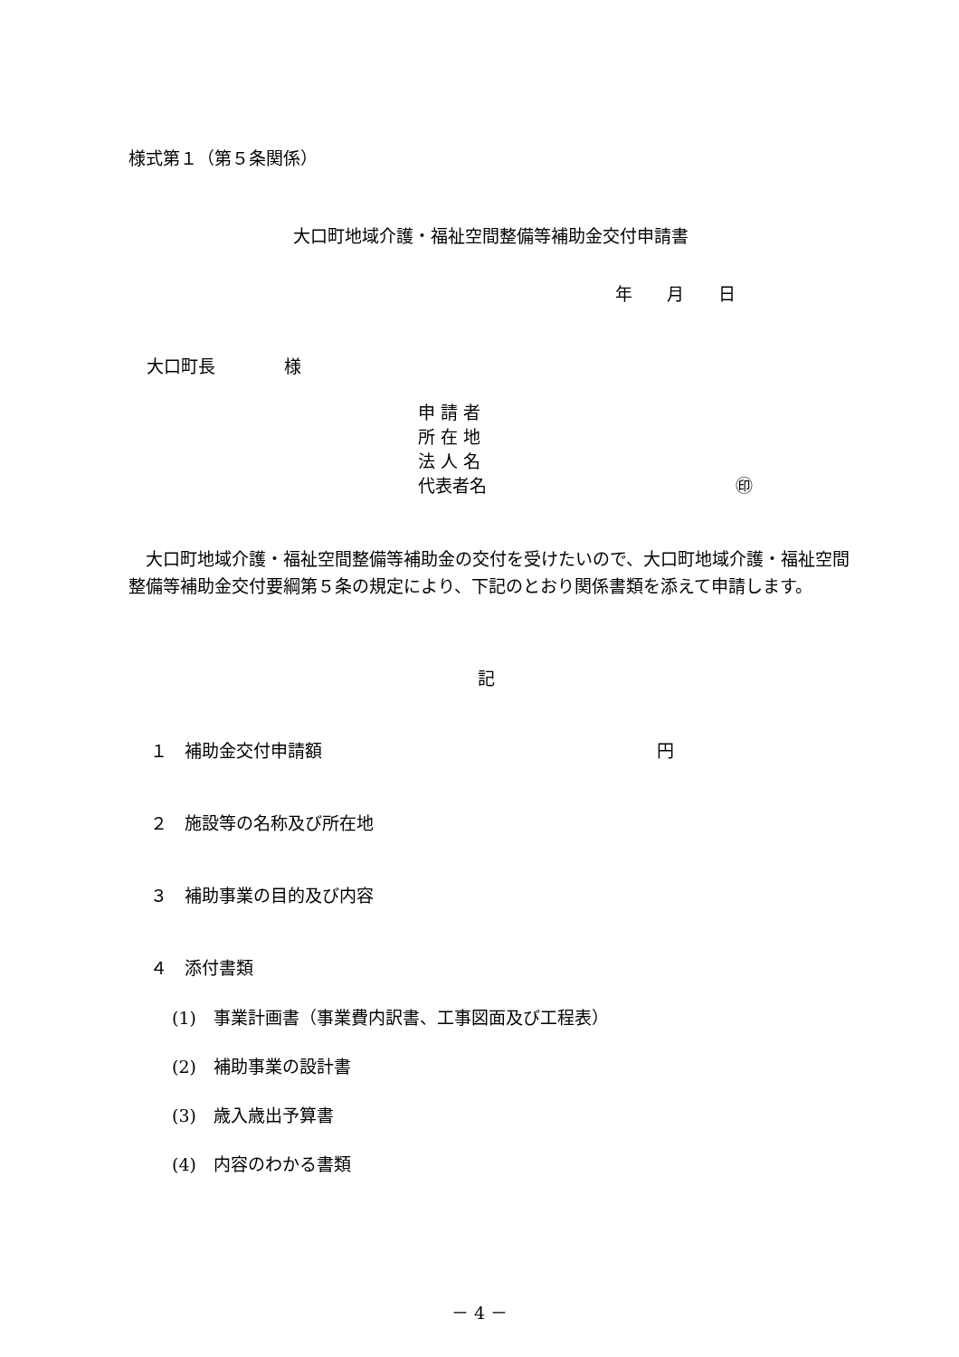様式第１（第５条関係）
大口町地域介護・福祉空間整備等補助金交付申請書
年　　月　　日
大口町長　　　　様
申 請 者
所 在 地
法 人 名
代表者名 ㊞
　大口町地域介護・福祉空間整備等補助金の交付を受けたいので、大口町地域介護・福祉空間整備等補助金交付要綱第５条の規定により、下記のとおり関係書類を添えて申請します。
記
１　補助金交付申請額 円
２　施設等の名称及び所在地
３　補助事業の目的及び内容
４　添付書類
(1)　事業計画書（事業費内訳書、工事図面及び工程表）
(2)　補助事業の設計書
(3)　歳入歳出予算書
(4)　内容のわかる書類
－ 4 －